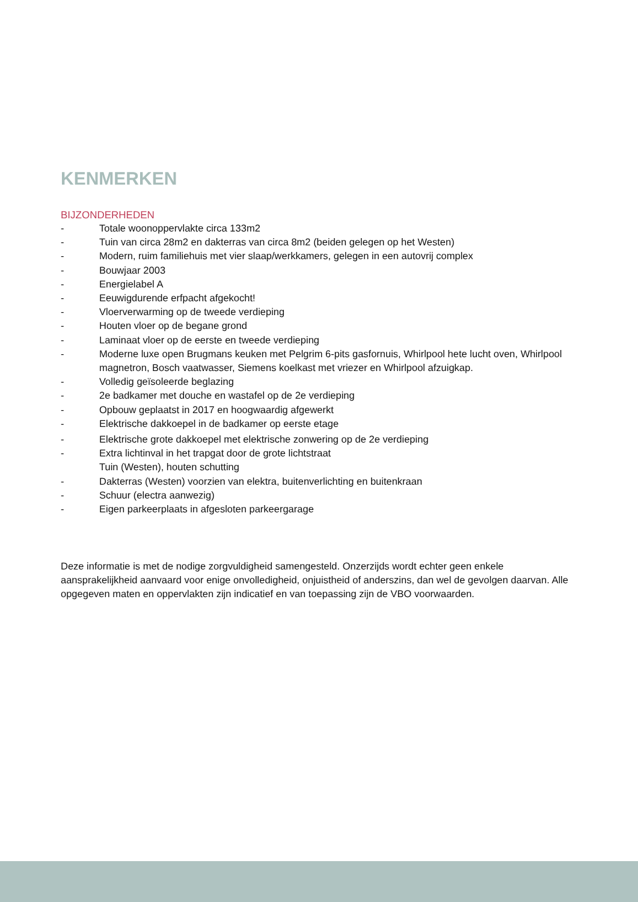KENMERKEN
BIJZONDERHEDEN
- Totale woonoppervlakte circa 133m2
- Tuin van circa 28m2 en dakterras van circa 8m2 (beiden gelegen op het Westen)
- Modern, ruim familiehuis met vier slaap/werkkamers, gelegen in een autovrij complex
- Bouwjaar 2003
- Energielabel A
- Eeuwigdurende erfpacht afgekocht!
- Vloerverwarming op de tweede verdieping
- Houten vloer op de begane grond
- Laminaat vloer op de eerste en tweede verdieping
- Moderne luxe open Brugmans keuken met Pelgrim 6-pits gasfornuis, Whirlpool hete lucht oven, Whirlpool magnetron, Bosch vaatwasser, Siemens koelkast met vriezer en Whirlpool afzuigkap.
- Volledig geïsoleerde beglazing
- 2e badkamer met douche en wastafel op de 2e verdieping
- Opbouw geplaatst in 2017 en hoogwaardig afgewerkt
- Elektrische dakkoepel in de badkamer op eerste etage
- Elektrische grote dakkoepel met elektrische zonwering op de 2e verdieping
- Extra lichtinval in het trapgat door de grote lichtstraat
Tuin (Westen), houten schutting
- Dakterras (Westen) voorzien van elektra, buitenverlichting en buitenkraan
- Schuur (electra aanwezig)
- Eigen parkeerplaats in afgesloten parkeergarage
Deze informatie is met de nodige zorgvuldigheid samengesteld. Onzerzijds wordt echter geen enkele aansprakelijkheid aanvaard voor enige onvolledigheid, onjuistheid of anderszins, dan wel de gevolgen daarvan. Alle opgegeven maten en oppervlakten zijn indicatief en van toepassing zijn de VBO voorwaarden.